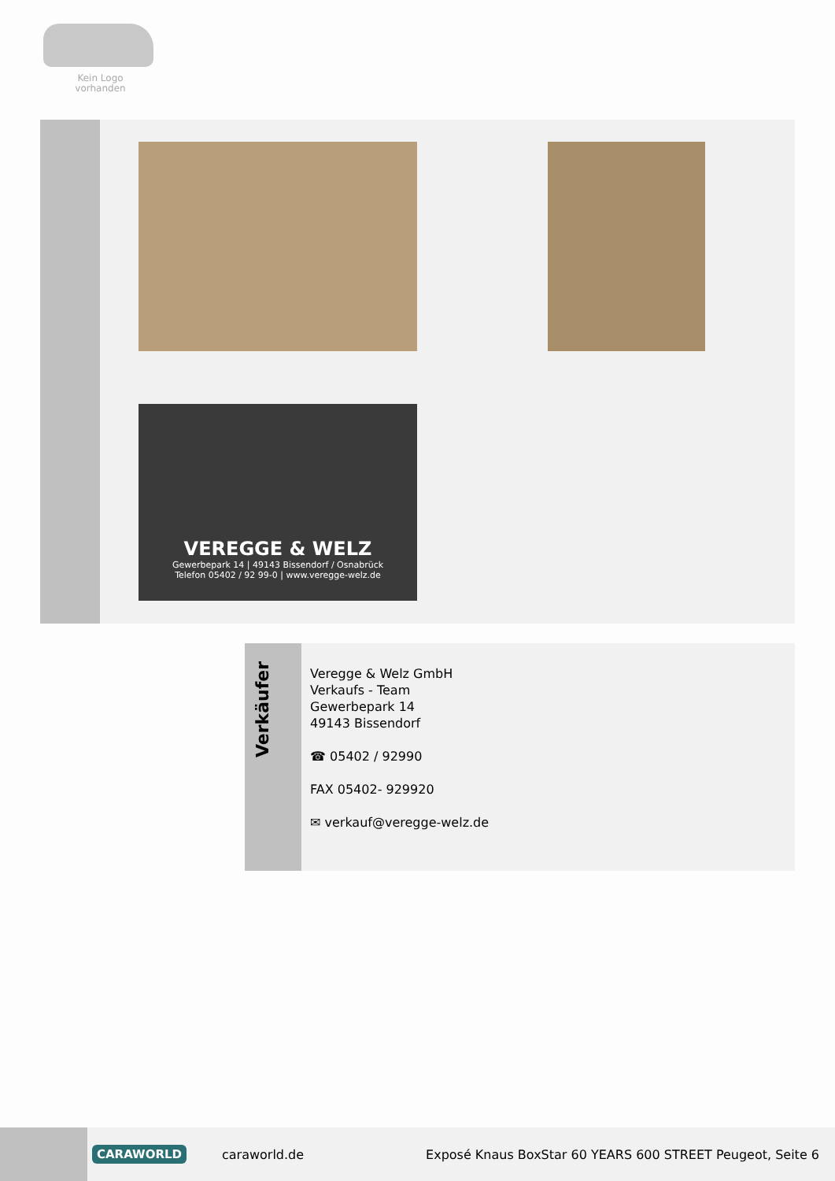Kein Logo
vorhanden
VEREGGE & WELZ
Gewerbepark 14 | 49143 Bissendorf / Osnabrück
Telefon 05402 / 92 99-0 | www.veregge-welz.de
Verkäufer
Veregge & Welz GmbH
Verkaufs - Team
Gewerbepark 14
49143 Bissendorf
☎ 05402 / 92990
FAX 05402- 929920
✉ verkauf@veregge-welz.de
CARAWORLD caraworld.de Exposé Knaus BoxStar 60 YEARS 600 STREET Peugeot, Seite 6